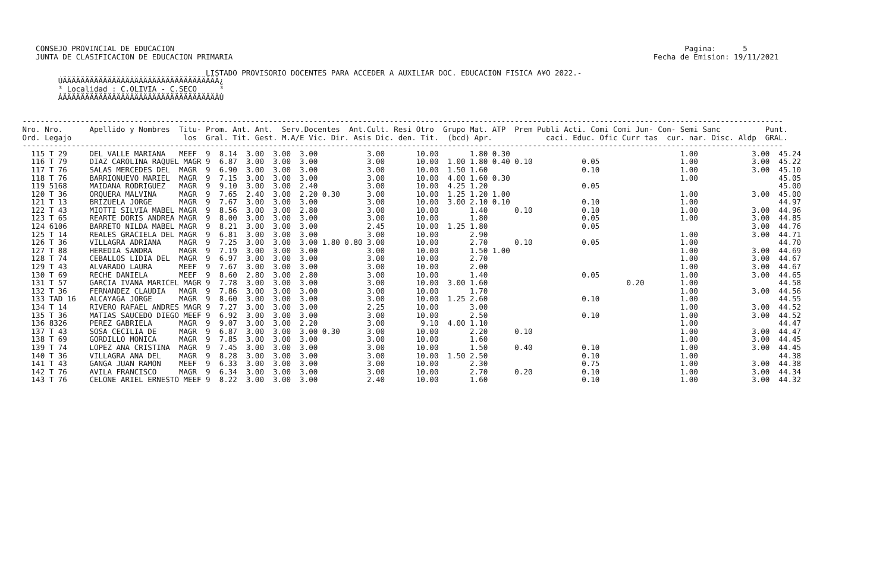CONSEJO PROVINCIAL DE EDUCACION                                                                                                                  Pagina:      5
    JUNTA DE CLASIFICACION DE EDUCACION PRIMARIA                                                                                              Fecha de Emision: 19/11/2021

                                          LISTADO PROVISORIO DOCENTES PARA ACCEDER A AUXILIAR DOC. EDUCACION FISICA A¥O 2022.-
         ÚÄÄÄÄÄÄÄÄÄÄÄÄÄÄÄÄÄÄÄÄÄÄÄÄÄÄÄÄÄÄÄÄÄÄÄ¿
         ³ Localidad : C.OLIVIA - C.SECO     ³
         ÀÄÄÄÄÄÄÄÄÄÄÄÄÄÄÄÄÄÄÄÄÄÄÄÄÄÄÄÄÄÄÄÄÄÄÄÙ


 --------------------------------------------------------------------------------------------------------------------------------------------------------------------------
 Nro. Nro.      Apellido y Nombres  Titu- Prom. Ant. Ant.  Serv.Docentes  Ant.Cult. Resi Otro  Grupo Mat. ATP  Prem Publi Acti. Comi Comi Jun- Con- Semi Sanc          Punt.
 Ord. Legajo                         los  Gral. Tit. Gest. M.A/E Vic. Dir. Asis Dic. den. Tit.  (bcd) Apr.            caci. Educ. Ofic Curr tas  cur. nar. Disc. Aldp  GRAL.
 --------------------------------------------------------------------------------------------------------------------------------------------------------------------------
   115 T 29     DEL VALLE MARIANA   MEEF  9  8.14  3.00  3.00  3.00           3.00       10.00       1.80 0.30                                      1.00            3.00  45.24
   116 T 79     DIAZ CAROLINA RAQUEL MAGR 9  6.87  3.00  3.00  3.00           3.00       10.00  1.00 1.80 0.40 0.10           0.05                  1.00            3.00  45.22
   117 T 76     SALAS MERCEDES DEL  MAGR  9  6.90  3.00  3.00  3.00           3.00       10.00  1.50 1.60                     0.10                  1.00            3.00  45.10
   118 T 76     BARRIONUEVO MARIEL  MAGR  9  7.15  3.00  3.00  3.00           3.00       10.00  4.00 1.60 0.30                                      1.00                  45.05
   119 5168     MAIDANA RODRIGUEZ   MAGR  9  9.10  3.00  3.00  2.40           3.00       10.00  4.25 1.20                     0.05                                        45.00
   120 T 36     ORQUERA MALVINA     MAGR  9  7.65  2.40  3.00  2.20 0.30      3.00       10.00  1.25 1.20 1.00                                      1.00            3.00  45.00
   121 T 13     BRIZUELA JORGE      MAGR  9  7.67  3.00  3.00  3.00           3.00       10.00  3.00 2.10 0.10                0.10                  1.00                  44.97
   122 T 43     MIOTTI SILVIA MABEL MAGR  9  8.56  3.00  3.00  2.80           3.00       10.00       1.40      0.10           0.10                  1.00            3.00  44.96
   123 T 65     REARTE DORIS ANDREA MAGR  9  8.00  3.00  3.00  3.00           3.00       10.00       1.80                     0.05                  1.00            3.00  44.85
   124 6106     BARRETO NILDA MABEL MAGR  9  8.21  3.00  3.00  3.00           2.45       10.00  1.25 1.80                     0.05                                  3.00  44.76
   125 T 14     REALES GRACIELA DEL MAGR  9  6.81  3.00  3.00  3.00           3.00       10.00       2.90                                           1.00            3.00  44.71
   126 T 36     VILLAGRA ADRIANA    MAGR  9  7.25  3.00  3.00  3.00 1.80 0.80 3.00       10.00       2.70      0.10           0.05                  1.00                  44.70
   127 T 88     HEREDIA SANDRA      MAGR  9  7.19  3.00  3.00  3.00           3.00       10.00       1.50 1.00                                      1.00            3.00  44.69
   128 T 74     CEBALLOS LIDIA DEL  MAGR  9  6.97  3.00  3.00  3.00           3.00       10.00       2.70                                           1.00            3.00  44.67
   129 T 43     ALVARADO LAURA      MEEF  9  7.67  3.00  3.00  3.00           3.00       10.00       2.00                                           1.00            3.00  44.67
   130 T 69     RECHE DANIELA       MEEF  9  8.60  2.80  3.00  2.80           3.00       10.00       1.40                     0.05                  1.00            3.00  44.65
   131 T 57     GARCIA IVANA MARICEL MAGR 9  7.78  3.00  3.00  3.00           3.00       10.00  3.00 1.60                               0.20        1.00                  44.58
   132 T 36     FERNANDEZ CLAUDIA   MAGR  9  7.86  3.00  3.00  3.00           3.00       10.00       1.70                                           1.00            3.00  44.56
   133 TAD 16   ALCAYAGA JORGE      MAGR  9  8.60  3.00  3.00  3.00           3.00       10.00  1.25 2.60                     0.10                  1.00                  44.55
   134 T 14     RIVERO RAFAEL ANDRES MAGR 9  7.27  3.00  3.00  3.00           2.25       10.00       3.00                                           1.00            3.00  44.52
   135 T 36     MATIAS SAUCEDO DIEGO MEEF 9  6.92  3.00  3.00  3.00           3.00       10.00       2.50                     0.10                  1.00            3.00  44.52
   136 8326     PEREZ GABRIELA      MAGR  9  9.07  3.00  3.00  2.20           3.00        9.10  4.00 1.10                                           1.00                  44.47
   137 T 43     SOSA CECILIA DE     MAGR  9  6.87  3.00  3.00  3.00 0.30      3.00       10.00       2.20      0.10                                 1.00            3.00  44.47
   138 T 69     GORDILLO MONICA     MAGR  9  7.85  3.00  3.00  3.00           3.00       10.00       1.60                                           1.00            3.00  44.45
   139 T 74     LOPEZ ANA CRISTINA  MAGR  9  7.45  3.00  3.00  3.00           3.00       10.00       1.50      0.40           0.10                  1.00            3.00  44.45
   140 T 36     VILLAGRA ANA DEL    MAGR  9  8.28  3.00  3.00  3.00           3.00       10.00  1.50 2.50                     0.10                  1.00                  44.38
   141 T 43     GANGA JUAN RAMON    MEEF  9  6.33  3.00  3.00  3.00           3.00       10.00       2.30                     0.75                  1.00            3.00  44.38
   142 T 76     AVILA FRANCISCO     MAGR  9  6.34  3.00  3.00  3.00           3.00       10.00       2.70      0.20           0.10                  1.00            3.00  44.34
   143 T 76     CELONE ARIEL ERNESTO MEEF 9  8.22  3.00  3.00  3.00           2.40       10.00       1.60                     0.10                  1.00            3.00  44.32